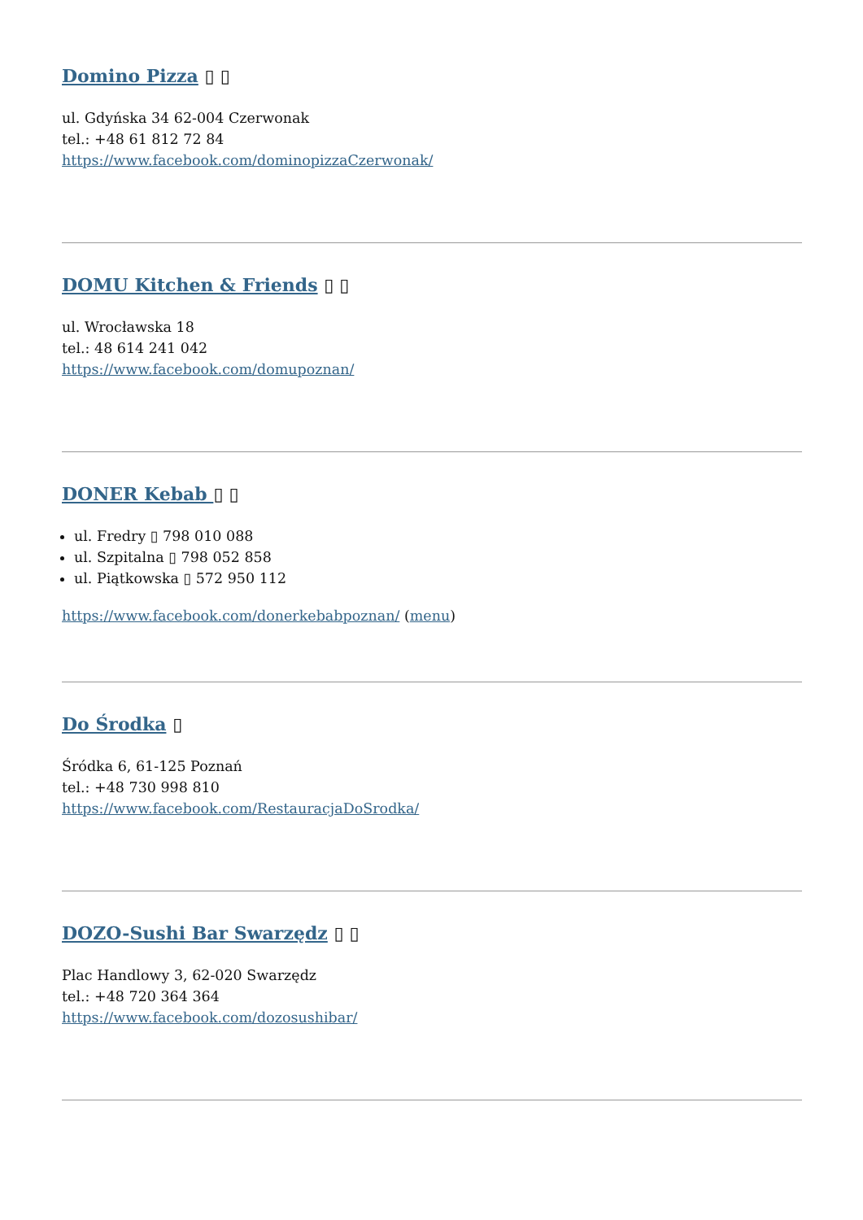Domino Pizza ▯ ▯
ul. Gdyńska 34 62-004 Czerwonak
tel.: +48 61 812 72 84
https://www.facebook.com/dominopizzaCzerwonak/
DOMU Kitchen & Friends ▯ ▯
ul. Wrocławska 18
tel.: 48 614 241 042
https://www.facebook.com/domupoznan/
DONER Kebab ▯ ▯
ul. Fredry ▯ 798 010 088
ul. Szpitalna ▯ 798 052 858
ul. Piątkowska ▯ 572 950 112
https://www.facebook.com/donerkebabpoznan/ (menu)
Do Środka ▯
Śródka 6, 61-125 Poznań
tel.: +48 730 998 810
https://www.facebook.com/RestauracjaDoSrodka/
DOZO-Sushi Bar Swarzędz ▯ ▯
Plac Handlowy 3, 62-020 Swarzędz
tel.: +48 720 364 364
https://www.facebook.com/dozosushibar/